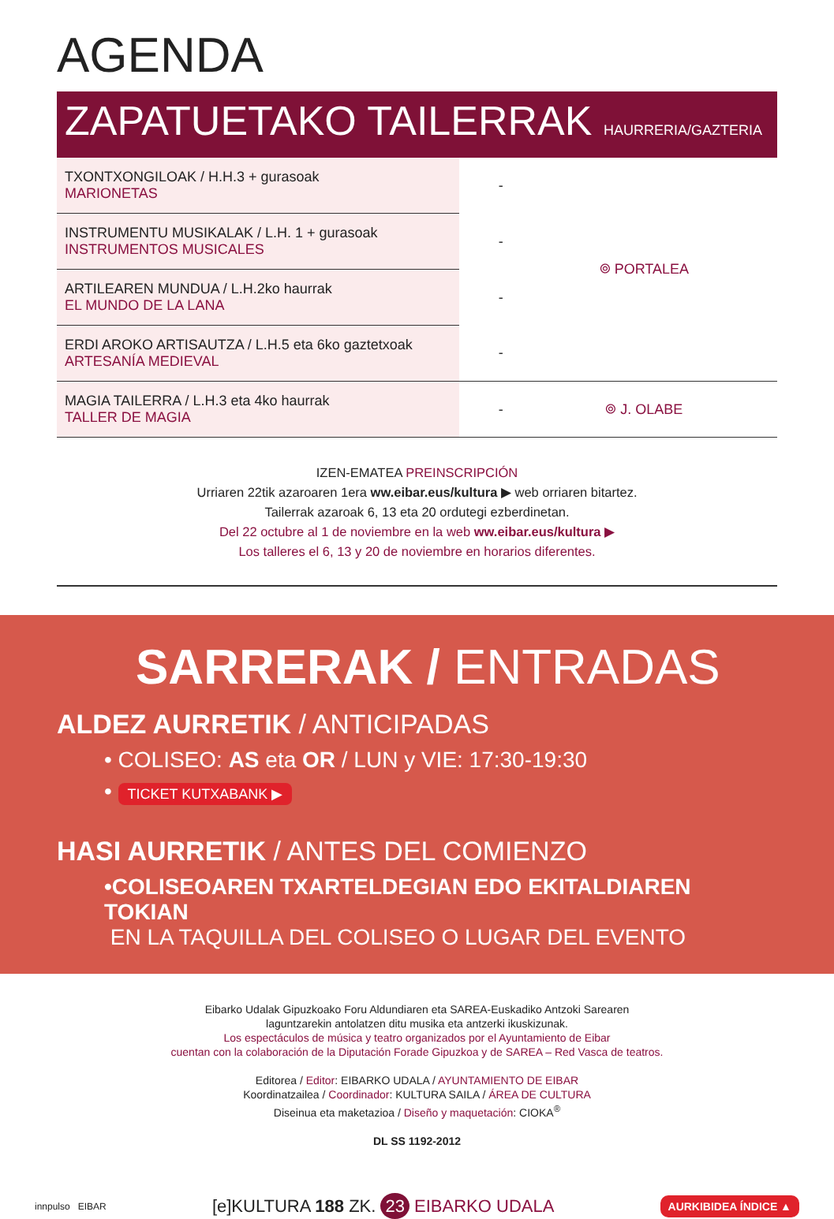AGENDA
ZAPATUETAKO TAILERRAK HAURRERIA/GAZTERIA
| TXONTXONGILOAK / H.H.3 + gurasoak MARIONETAS | - | ⌾ PORTALEA |
| INSTRUMENTU MUSIKALAK / L.H. 1 + gurasoak INSTRUMENTOS MUSICALES | - | |
| ARTILEAREN MUNDUA / L.H.2ko haurrak EL MUNDO DE LA LANA | - | |
| ERDI AROKO ARTISAUTZA / L.H.5 eta 6ko gaztetxoak ARTESANÍA MEDIEVAL | - | |
| MAGIA TAILERRA / L.H.3 eta 4ko haurrak TALLER DE MAGIA | - | ⌾ J. OLABE |
IZEN-EMATEA PREINSCRIPCIÓN
Urriaren 22tik azaroaren 1era ww.eibar.eus/kultura ▶ web orriaren bitartez.
Tailerrak azaroak 6, 13 eta 20 ordutegi ezberdinetan.
Del 22 octubre al 1 de noviembre en la web ww.eibar.eus/kultura ▶
Los talleres el 6, 13 y 20 de noviembre en horarios diferentes.
SARRERAK / ENTRADAS
ALDEZ AURRETIK / ANTICIPADAS
• COLISEO: AS eta OR / LUN y VIE: 17:30-19:30
• TICKET KUTXABANK ▶
HASI AURRETIK / ANTES DEL COMIENZO
•COLISEOAREN TXARTELDEGIAN EDO EKITALDIAREN TOKIAN
EN LA TAQUILLA DEL COLISEO O LUGAR DEL EVENTO
Eibarko Udalak Gipuzkoako Foru Aldundiaren eta SAREA-Euskadiko Antzoki Sarearen
laguntzarekin antolatzen ditu musika eta antzerki ikuskizunak.
Los espectáculos de música y teatro organizados por el Ayuntamiento de Eibar
cuentan con la colaboración de la Diputación Forade Gipuzkoa y de SAREA – Red Vasca de teatros.
Editorea / Editor: EIBARKO UDALA / AYUNTAMIENTO DE EIBAR
Koordinatzailea / Coordinador: KULTURA SAILA / ÁREA DE CULTURA
Diseinua eta maketazioa / Diseño y maquetación: CIOKA<sup>®</sup>
DL SS 1192-2012
innpulso EIBAR [e]KULTURA 188 ZK. 23 EIBARKO UDALA AURKIBIDEA ÍNDICE ▲